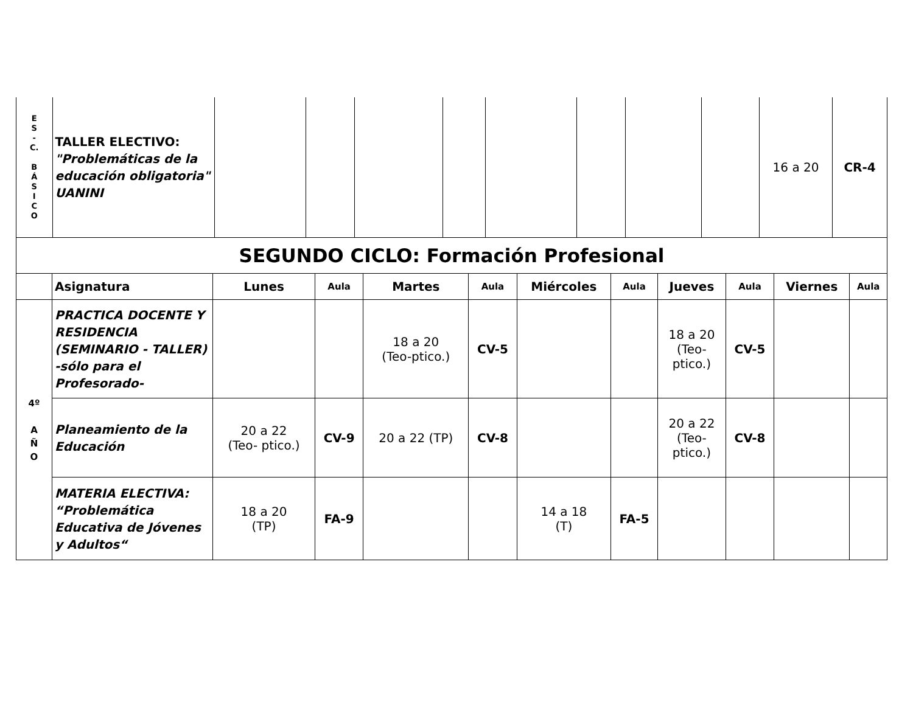| E S - C. B Á S I C O | TALLER ELECTIVO: "Problemáticas de la educación obligatoria" UANINI | | | | | | | | | 16 a 20 | CR-4 |
| SEGUNDO CICLO: Formación Profesional | | | | | | | | | | | |
| | Asignatura | Lunes | Aula | Martes | Aula | Miércoles | Aula | Jueves | Aula | Viernes | Aula |
| 4º A Ñ O | PRACTICA DOCENTE Y RESIDENCIA (SEMINARIO - TALLER) -sólo para el Profesorado- | | | 18 a 20 (Teo-ptico.) | CV-5 | | | 18 a 20 (Teo- ptico.) | CV-5 | | |
| | Planeamiento de la Educación | 20 a 22 (Teo- ptico.) | CV-9 | 20 a 22 (TP) | CV-8 | | | 20 a 22 (Teo- ptico.) | CV-8 | | |
| | MATERIA ELECTIVA: “Problemática Educativa de Jóvenes y Adultos“ | 18 a 20 (TP) | FA-9 | | | 14 a 18 (T) | FA-5 | | | | |